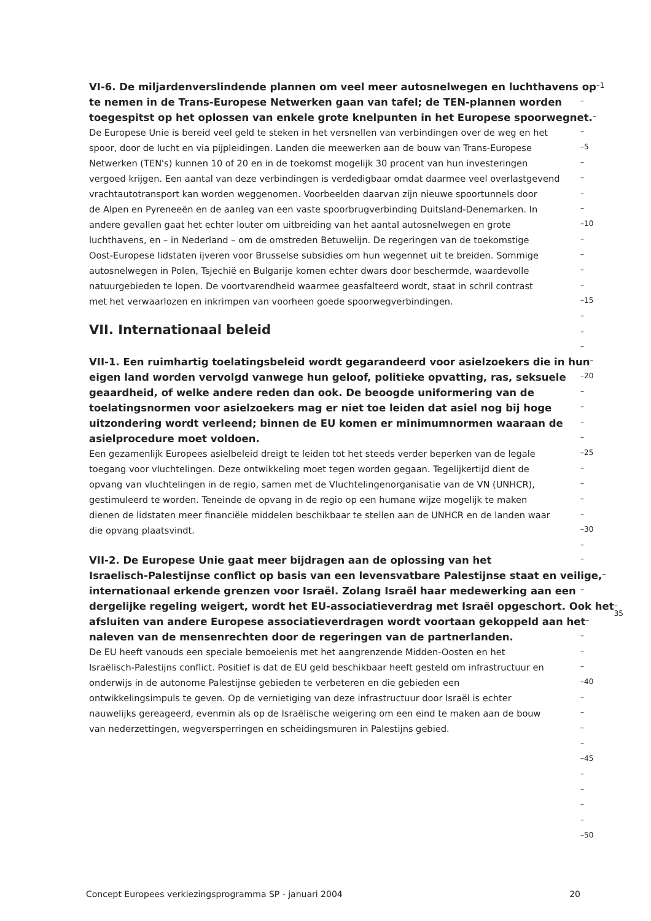VI-6. De miljardenverslindende plannen om veel meer autosnelwegen en luchthavens op
–1
te nemen in de Trans-Europese Netwerken gaan van tafel; de TEN-plannen worden
–
toegespitst op het oplossen van enkele grote knelpunten in het Europese spoorwegnet.
–
De Europese Unie is bereid veel geld te steken in het versnellen van verbindingen over de weg en het
–
spoor, door de lucht en via pijpleidingen. Landen die meewerken aan de bouw van Trans-Europese
–5
Netwerken (TEN's) kunnen 10 of 20 en in de toekomst mogelijk 30 procent van hun investeringen
–
vergoed krijgen. Een aantal van deze verbindingen is verdedigbaar omdat daarmee veel overlastgevend
–
vrachtautotransport kan worden weggenomen. Voorbeelden daarvan zijn nieuwe spoortunnels door
–
de Alpen en Pyreneeën en de aanleg van een vaste spoorbrugverbinding Duitsland-Denemarken. In
–
andere gevallen gaat het echter louter om uitbreiding van het aantal autosnelwegen en grote
–10
luchthavens, en – in Nederland – om de omstreden Betuwelijn. De regeringen van de toekomstige
–
Oost-Europese lidstaten ijveren voor Brusselse subsidies om hun wegennet uit te breiden. Sommige
–
autosnelwegen in Polen, Tsjechië en Bulgarije komen echter dwars door beschermde, waardevolle
–
natuurgebieden te lopen. De voortvarendheid waarmee geasfalteerd wordt, staat in schril contrast
–
met het verwaarlozen en inkrimpen van voorheen goede spoorwegverbindingen.
–15
–
VII. Internationaal beleid
–
–
VII-1. Een ruimhartig toelatingsbeleid wordt gegarandeerd voor asielzoekers die in hun
–
eigen land worden vervolgd vanwege hun geloof, politieke opvatting, ras, seksuele
–20
geaardheid, of welke andere reden dan ook. De beoogde uniformering van de
–
toelatingsnormen voor asielzoekers mag er niet toe leiden dat asiel nog bij hoge
–
uitzondering wordt verleend; binnen de EU komen er minimumnormen waaraan de
–
asielprocedure moet voldoen.
–
Een gezamenlijk Europees asielbeleid dreigt te leiden tot het steeds verder beperken van de legale
–25
toegang voor vluchtelingen. Deze ontwikkeling moet tegen worden gegaan. Tegelijkertijd dient de
–
opvang van vluchtelingen in de regio, samen met de Vluchtelingenorganisatie van de VN (UNHCR),
–
gestimuleerd te worden. Teneinde de opvang in de regio op een humane wijze mogelijk te maken
–
dienen de lidstaten meer financiële middelen beschikbaar te stellen aan de UNHCR en de landen waar
–
die opvang plaatsvindt.
–30
–
VII-2. De Europese Unie gaat meer bijdragen aan de oplossing van het
–
Israelisch-Palestijnse conflict op basis van een levensvatbare Palestijnse staat en veilige,
–
internationaal erkende grenzen voor Israël. Zolang Israël haar medewerking aan een
–
dergelijke regeling weigert, wordt het EU-associatieverdrag met Israël opgeschort. Ook het
–35
afsluiten van andere Europese associatieverdragen wordt voortaan gekoppeld aan het
–
naleven van de mensenrechten door de regeringen van de partnerlanden.
–
De EU heeft vanouds een speciale bemoeienis met het aangrenzende Midden-Oosten en het
–
Israëlisch-Palestijns conflict. Positief is dat de EU geld beschikbaar heeft gesteld om infrastructuur en
–
onderwijs in de autonome Palestijnse gebieden te verbeteren en die gebieden een
–40
ontwikkelingsimpuls te geven. Op de vernietiging van deze infrastructuur door Israël is echter
–
nauwelijks gereageerd, evenmin als op de Israëlische weigering om een eind te maken aan de bouw
–
van nederzettingen, wegversperringen en scheidingsmuren in Palestijns gebied.
–
–
–45
–
–
–
–
–50
Concept Europees verkiezingsprogramma SP - januari 2004 20